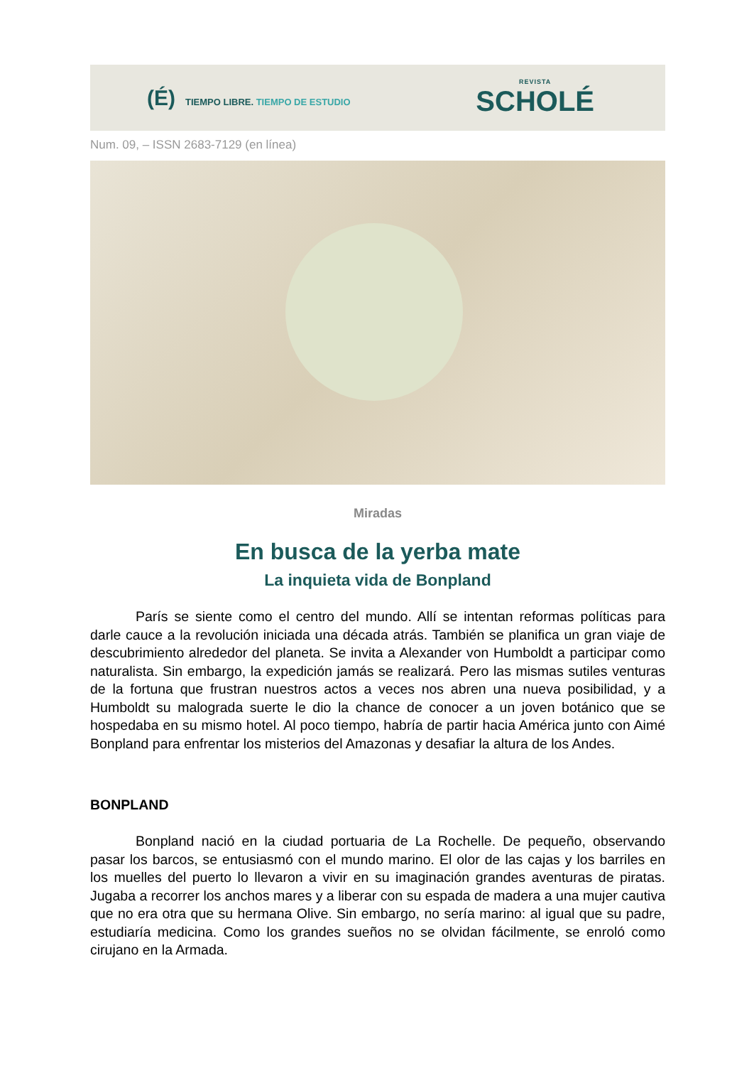(É) TIEMPO LIBRE. TIEMPO DE ESTUDIO
REVISTA
SCHOLÉ
Num. 09, – ISSN 2683-7129 (en línea)
Miradas
En busca de la yerba mate
La inquieta vida de Bonpland
París se siente como el centro del mundo. Allí se intentan reformas políticas para darle cauce a la revolución iniciada una década atrás. También se planifica un gran viaje de descubrimiento alrededor del planeta. Se invita a Alexander von Humboldt a participar como naturalista. Sin embargo, la expedición jamás se realizará. Pero las mismas sutiles venturas de la fortuna que frustran nuestros actos a veces nos abren una nueva posibilidad, y a Humboldt su malograda suerte le dio la chance de conocer a un joven botánico que se hospedaba en su mismo hotel. Al poco tiempo, habría de partir hacia América junto con Aimé Bonpland para enfrentar los misterios del Amazonas y desafiar la altura de los Andes.
BONPLAND
Bonpland nació en la ciudad portuaria de La Rochelle. De pequeño, observando pasar los barcos, se entusiasmó con el mundo marino. El olor de las cajas y los barriles en los muelles del puerto lo llevaron a vivir en su imaginación grandes aventuras de piratas. Jugaba a recorrer los anchos mares y a liberar con su espada de madera a una mujer cautiva que no era otra que su hermana Olive. Sin embargo, no sería marino: al igual que su padre, estudiaría medicina. Como los grandes sueños no se olvidan fácilmente, se enroló como cirujano en la Armada.